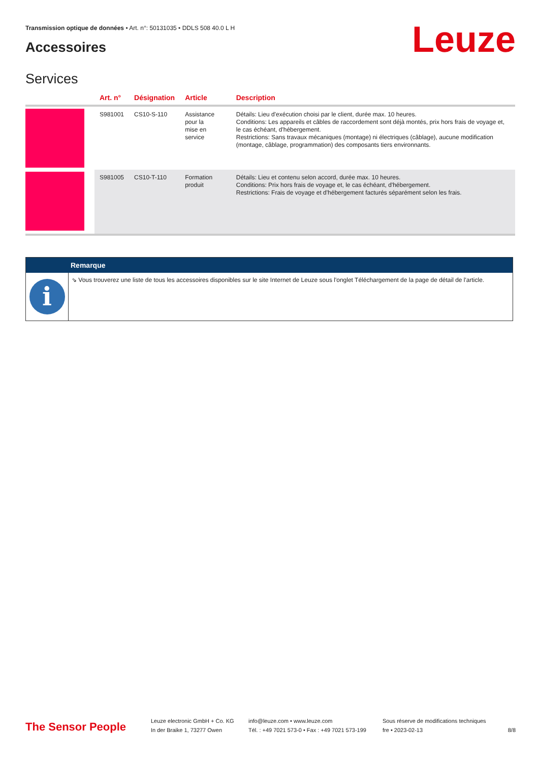Transmission optique de données • Art. n°: 50131035 • DDLS 508 40.0 L H
Accessoires Leuze
Services
| | Art. n° | Désignation | Article | Description |
| --- | --- | --- | --- | --- |
| | S981001 | CS10-S-110 | Assistance pour la mise en service | Détails: Lieu d'exécution choisi par le client, durée max. 10 heures. Conditions: Les appareils et câbles de raccordement sont déjà montés, prix hors frais de voyage et, le cas échéant, d'hébergement. Restrictions: Sans travaux mécaniques (montage) ni électriques (câblage), aucune modification (montage, câblage, programmation) des composants tiers environnants. |
| | S981005 | CS10-T-110 | Formation produit | Détails: Lieu et contenu selon accord, durée max. 10 heures. Conditions: Prix hors frais de voyage et, le cas échéant, d'hébergement. Restrictions: Frais de voyage et d'hébergement facturés séparément selon les frais. |
Remarque
i
⇘ Vous trouverez une liste de tous les accessoires disponibles sur le site Internet de Leuze sous l'onglet Téléchargement de la page de détail de l'article.
The Sensor People
Leuze electronic GmbH + Co. KG
In der Braike 1, 73277 Owen
info@leuze.com • www.leuze.com
Tél. : +49 7021 573-0 • Fax : +49 7021 573-199
Sous réserve de modifications techniques
fre • 2023-02-13
8/8